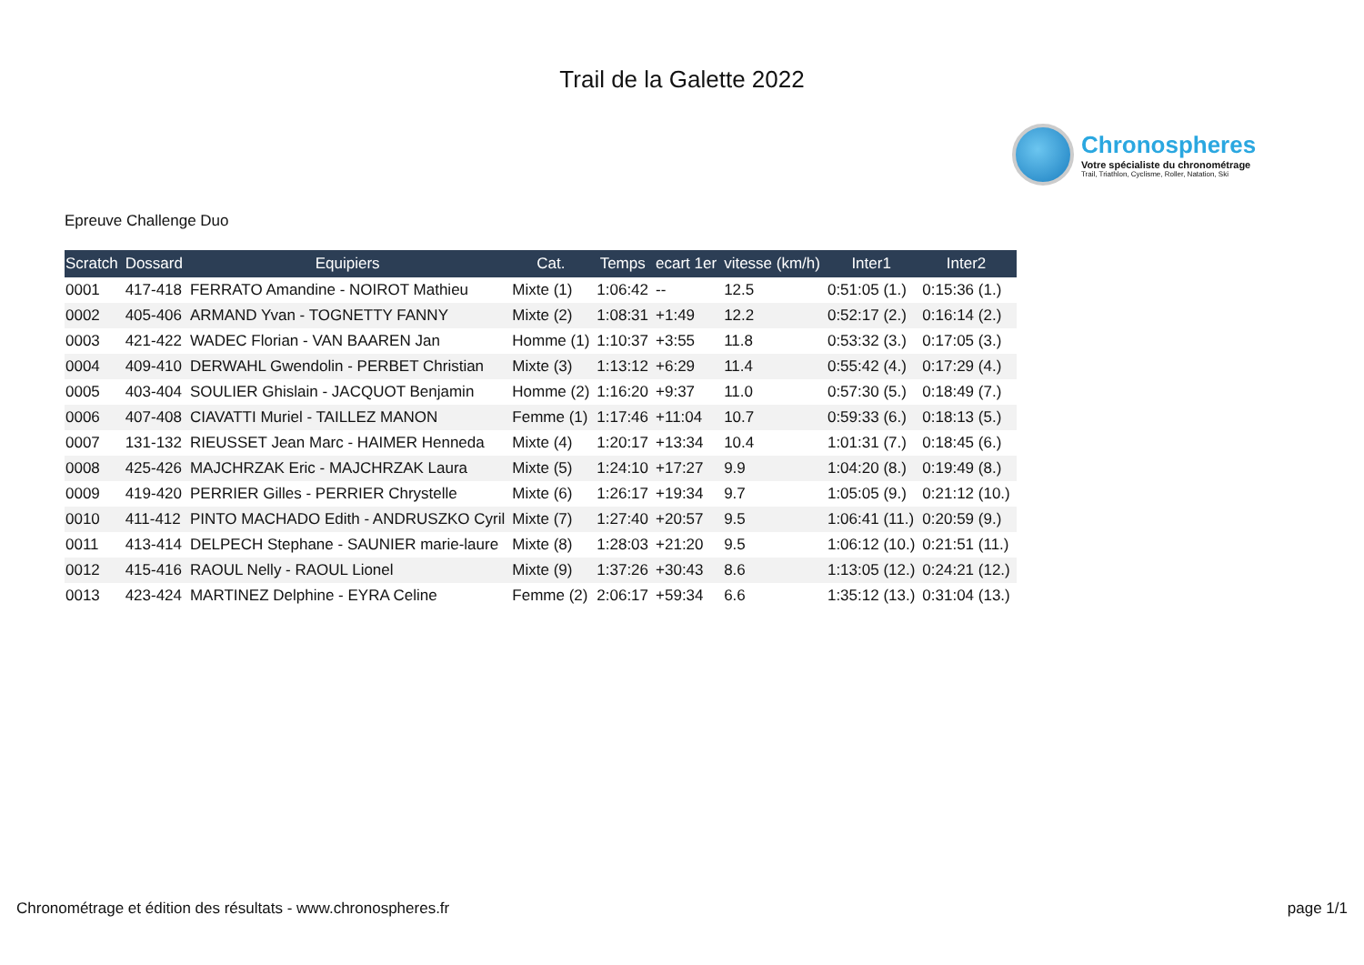Trail de la Galette 2022
Chronospheres
Votre spécialiste du chronométrage
Trail, Triathlon, Cyclisme, Roller, Natation, Ski
Epreuve Challenge Duo
| Scratch | Dossard | Equipiers | Cat. | Temps | ecart 1er | vitesse (km/h) | Inter1 | Inter2 |
| --- | --- | --- | --- | --- | --- | --- | --- | --- |
| 0001 | 417-418 | FERRATO Amandine - NOIROT Mathieu | Mixte (1) | 1:06:42 | -- | 12.5 | 0:51:05 (1.) | 0:15:36 (1.) |
| 0002 | 405-406 | ARMAND Yvan - TOGNETTY FANNY | Mixte (2) | 1:08:31 | +1:49 | 12.2 | 0:52:17 (2.) | 0:16:14 (2.) |
| 0003 | 421-422 | WADEC Florian - VAN BAAREN Jan | Homme (1) | 1:10:37 | +3:55 | 11.8 | 0:53:32 (3.) | 0:17:05 (3.) |
| 0004 | 409-410 | DERWAHL Gwendolin - PERBET Christian | Mixte (3) | 1:13:12 | +6:29 | 11.4 | 0:55:42 (4.) | 0:17:29 (4.) |
| 0005 | 403-404 | SOULIER Ghislain - JACQUOT Benjamin | Homme (2) | 1:16:20 | +9:37 | 11.0 | 0:57:30 (5.) | 0:18:49 (7.) |
| 0006 | 407-408 | CIAVATTI Muriel - TAILLEZ MANON | Femme (1) | 1:17:46 | +11:04 | 10.7 | 0:59:33 (6.) | 0:18:13 (5.) |
| 0007 | 131-132 | RIEUSSET Jean Marc - HAIMER Henneda | Mixte (4) | 1:20:17 | +13:34 | 10.4 | 1:01:31 (7.) | 0:18:45 (6.) |
| 0008 | 425-426 | MAJCHRZAK Eric - MAJCHRZAK Laura | Mixte (5) | 1:24:10 | +17:27 | 9.9 | 1:04:20 (8.) | 0:19:49 (8.) |
| 0009 | 419-420 | PERRIER Gilles - PERRIER Chrystelle | Mixte (6) | 1:26:17 | +19:34 | 9.7 | 1:05:05 (9.) | 0:21:12 (10.) |
| 0010 | 411-412 | PINTO MACHADO Edith - ANDRUSZKO Cyril | Mixte (7) | 1:27:40 | +20:57 | 9.5 | 1:06:41 (11.) | 0:20:59 (9.) |
| 0011 | 413-414 | DELPECH Stephane - SAUNIER marie-laure | Mixte (8) | 1:28:03 | +21:20 | 9.5 | 1:06:12 (10.) | 0:21:51 (11.) |
| 0012 | 415-416 | RAOUL Nelly - RAOUL Lionel | Mixte (9) | 1:37:26 | +30:43 | 8.6 | 1:13:05 (12.) | 0:24:21 (12.) |
| 0013 | 423-424 | MARTINEZ Delphine - EYRA Celine | Femme (2) | 2:06:17 | +59:34 | 6.6 | 1:35:12 (13.) | 0:31:04 (13.) |
Chronométrage et édition des résultats - www.chronospheres.fr page 1/1